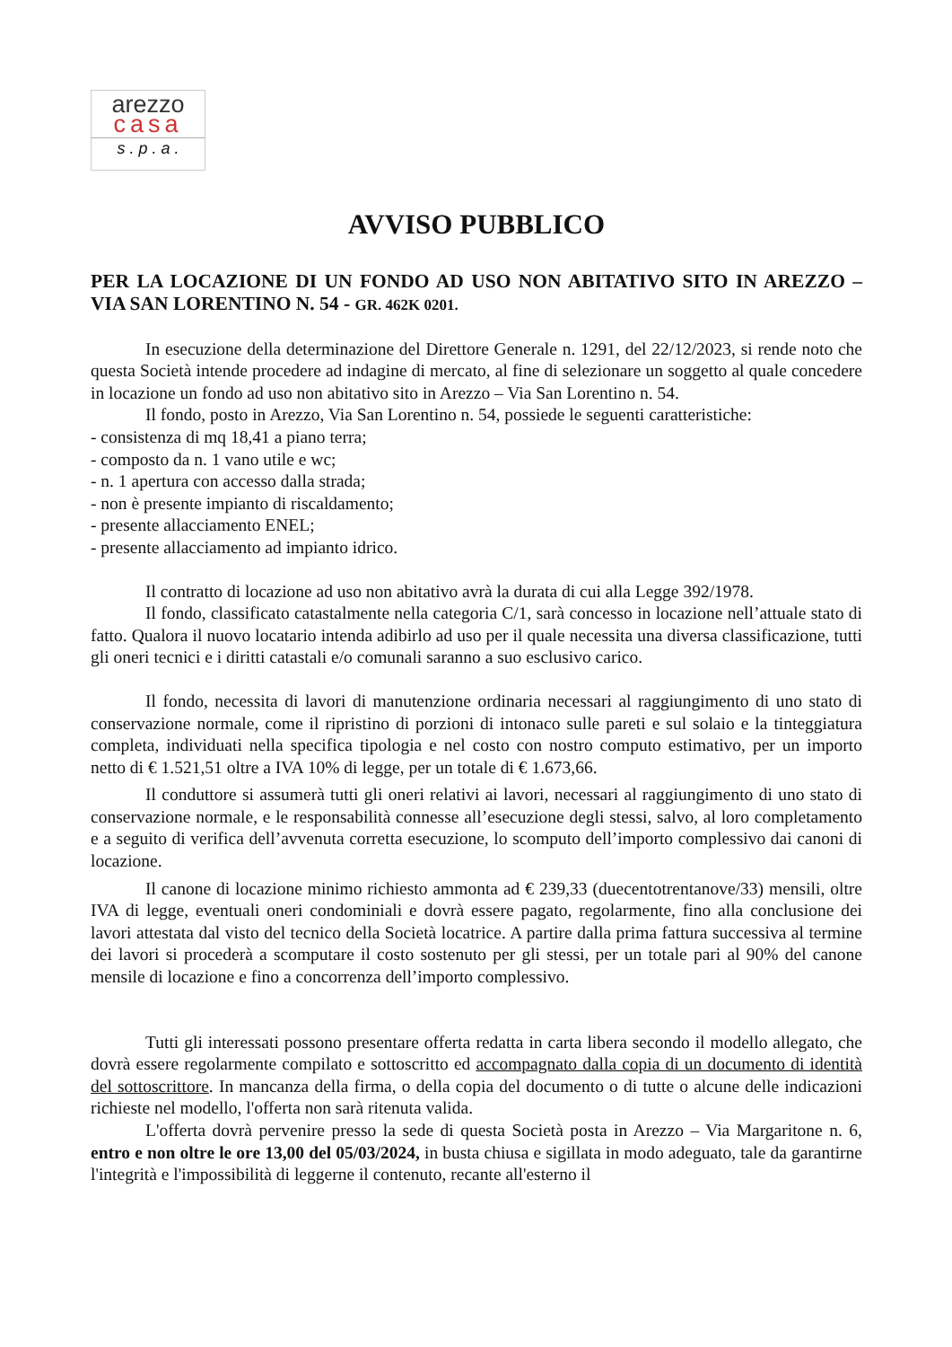arezzo
casa
s . p . a .
AVVISO PUBBLICO
PER LA LOCAZIONE DI UN FONDO AD USO NON ABITATIVO SITO IN AREZZO – VIA SAN LORENTINO N. 54 - GR. 462K 0201.
In esecuzione della determinazione del Direttore Generale n. 1291, del 22/12/2023, si rende noto che questa Società intende procedere ad indagine di mercato, al fine di selezionare un soggetto al quale concedere in locazione un fondo ad uso non abitativo sito in Arezzo – Via San Lorentino n. 54.
Il fondo, posto in Arezzo, Via San Lorentino n. 54, possiede le seguenti caratteristiche:
- consistenza di mq 18,41 a piano terra;
- composto da n. 1 vano utile e wc;
- n. 1 apertura con accesso dalla strada;
- non è presente impianto di riscaldamento;
- presente allacciamento ENEL;
- presente allacciamento ad impianto idrico.
Il contratto di locazione ad uso non abitativo avrà la durata di cui alla Legge 392/1978.
Il fondo, classificato catastalmente nella categoria C/1, sarà concesso in locazione nell’attuale stato di fatto. Qualora il nuovo locatario intenda adibirlo ad uso per il quale necessita una diversa classificazione, tutti gli oneri tecnici e i diritti catastali e/o comunali saranno a suo esclusivo carico.
Il fondo, necessita di lavori di manutenzione ordinaria necessari al raggiungimento di uno stato di conservazione normale, come il ripristino di porzioni di intonaco sulle pareti e sul solaio e la tinteggiatura completa, individuati nella specifica tipologia e nel costo con nostro computo estimativo, per un importo netto di € 1.521,51 oltre a IVA 10% di legge, per un totale di € 1.673,66.
Il conduttore si assumerà tutti gli oneri relativi ai lavori, necessari al raggiungimento di uno stato di conservazione normale, e le responsabilità connesse all’esecuzione degli stessi, salvo, al loro completamento e a seguito di verifica dell’avvenuta corretta esecuzione, lo scomputo dell’importo complessivo dai canoni di locazione.
Il canone di locazione minimo richiesto ammonta ad € 239,33 (duecentotrentanove/33) mensili, oltre IVA di legge, eventuali oneri condominiali e dovrà essere pagato, regolarmente, fino alla conclusione dei lavori attestata dal visto del tecnico della Società locatrice. A partire dalla prima fattura successiva al termine dei lavori si procederà a scomputare il costo sostenuto per gli stessi, per un totale pari al 90% del canone mensile di locazione e fino a concorrenza dell’importo complessivo.
Tutti gli interessati possono presentare offerta redatta in carta libera secondo il modello allegato, che dovrà essere regolarmente compilato e sottoscritto ed accompagnato dalla copia di un documento di identità del sottoscrittore. In mancanza della firma, o della copia del documento o di tutte o alcune delle indicazioni richieste nel modello, l'offerta non sarà ritenuta valida.
L'offerta dovrà pervenire presso la sede di questa Società posta in Arezzo – Via Margaritone n. 6, entro e non oltre le ore 13,00 del 05/03/2024, in busta chiusa e sigillata in modo adeguato, tale da garantirne l'integrità e l'impossibilità di leggerne il contenuto, recante all'esterno il